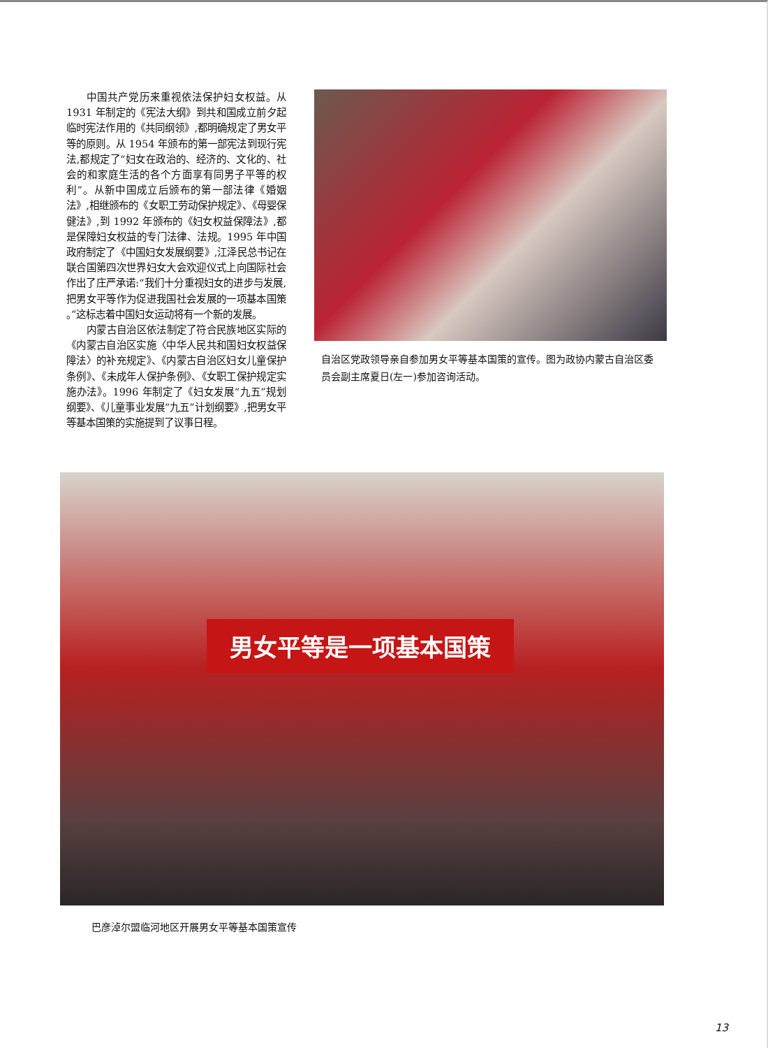中国共产党历来重视依法保护妇女权益。从 1931 年制定的《宪法大纲》到共和国成立前夕起临时宪法作用的《共同纲领》,都明确规定了男女平等的原则。从 1954 年颁布的第一部宪法到现行宪法,都规定了“妇女在政治的、经济的、文化的、社会的和家庭生活的各个方面享有同男子平等的权利”。从新中国成立后颁布的第一部法律《婚姻法》,相继颁布的《女职工劳动保护规定》、《母婴保健法》,到 1992 年颁布的《妇女权益保障法》,都是保障妇女权益的专门法律、法规。1995 年中国政府制定了《中国妇女发展纲要》,江泽民总书记在联合国第四次世界妇女大会欢迎仪式上向国际社会作出了庄严承诺:“我们十分重视妇女的进步与发展,把男女平等作为促进我国社会发展的一项基本国策 。”这标志着中国妇女运动将有一个新的发展。
内蒙古自治区依法制定了符合民族地区实际的《内蒙古自治区实施〈中华人民共和国妇女权益保障法〉的补充规定》、《内蒙古自治区妇女儿童保护条例》、《未成年人保护条例》、《女职工保护规定实施办法》。1996 年制定了《妇女发展“九五”规划纲要》、《儿童事业发展“九五”计划纲要》,把男女平等基本国策的实施提到了议事日程。
自治区党政领导亲自参加男女平等基本国策的宣传。图为政协内蒙古自治区委员会副主席夏日(左一)参加咨询活动。
男女平等是一项基本国策
巴彦淖尔盟临河地区开展男女平等基本国策宣传
13